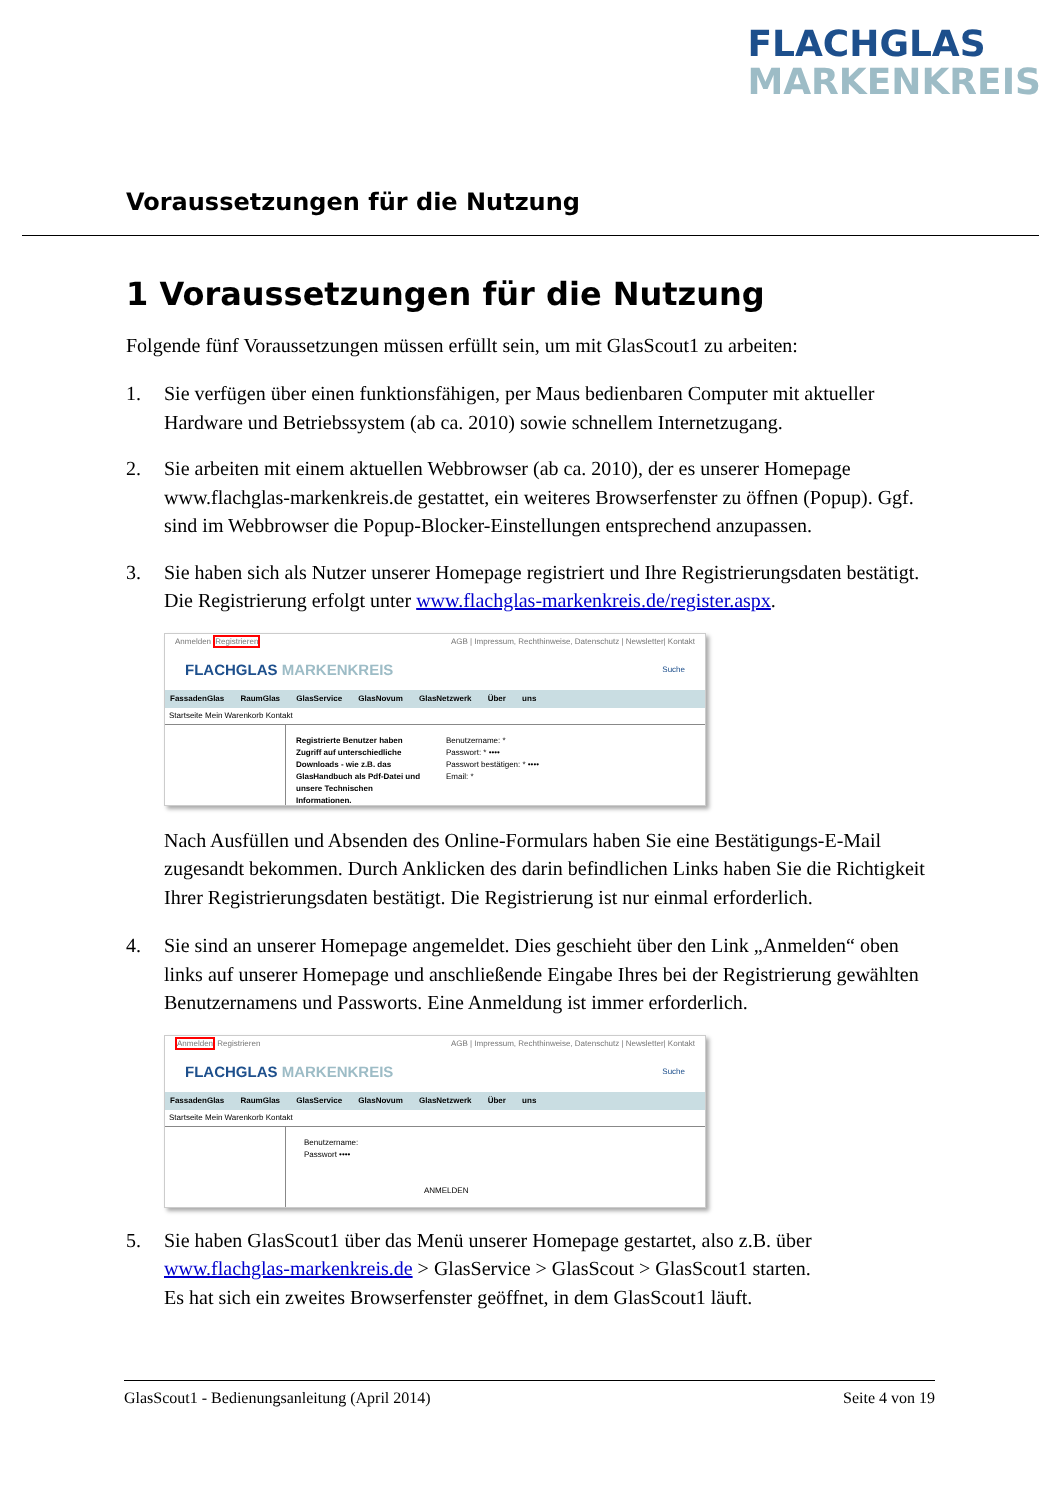FLACHGLAS
MARKENKREIS
Voraussetzungen für die Nutzung
1 Voraussetzungen für die Nutzung
Folgende fünf Voraussetzungen müssen erfüllt sein, um mit GlasScout1 zu arbeiten:
1. Sie verfügen über einen funktionsfähigen, per Maus bedienbaren Computer mit aktueller Hardware und Betriebssystem (ab ca. 2010) sowie schnellem Internetzugang.
2. Sie arbeiten mit einem aktuellen Webbrowser (ab ca. 2010), der es unserer Homepage www.flachglas-markenkreis.de gestattet, ein weiteres Browserfenster zu öffnen (Popup). Ggf. sind im Webbrowser die Popup-Blocker-Einstellungen entsprechend anzupassen.
3. Sie haben sich als Nutzer unserer Homepage registriert und Ihre Registrierungsdaten bestätigt. Die Registrierung erfolgt unter www.flachglas-markenkreis.de/register.aspx.
Anmelden Registrieren AGB | Impressum, Rechthinweise, Datenschutz | Newsletter| Kontakt
FLACHGLAS MARKENKREIS Suche
FassadenGlas RaumGlas GlasService GlasNovum GlasNetzwerk Über uns
Startseite Mein Warenkorb Kontakt
Registrierte Benutzer haben Zugriff auf unterschiedliche Downloads - wie z.B. das GlasHandbuch als Pdf-Datei und unsere Technischen Informationen.
Benutzername: *
Passwort: * ••••
Passwort bestätigen: * ••••
Email: *
Nach Ausfüllen und Absenden des Online-Formulars haben Sie eine Bestätigungs-E-Mail zugesandt bekommen. Durch Anklicken des darin befindlichen Links haben Sie die Richtigkeit Ihrer Registrierungsdaten bestätigt. Die Registrierung ist nur einmal erforderlich.
4. Sie sind an unserer Homepage angemeldet. Dies geschieht über den Link „Anmelden“ oben links auf unserer Homepage und anschließende Eingabe Ihres bei der Registrierung gewählten Benutzernamens und Passworts. Eine Anmeldung ist immer erforderlich.
Anmelden Registrieren AGB | Impressum, Rechthinweise, Datenschutz | Newsletter| Kontakt
FLACHGLAS MARKENKREIS Suche
FassadenGlas RaumGlas GlasService GlasNovum GlasNetzwerk Über uns
Startseite Mein Warenkorb Kontakt
Benutzername:
Passwort ••••
ANMELDEN
5. Sie haben GlasScout1 über das Menü unserer Homepage gestartet, also z.B. über www.flachglas-markenkreis.de > GlasService > GlasScout > GlasScout1 starten.
Es hat sich ein zweites Browserfenster geöffnet, in dem GlasScout1 läuft.
GlasScout1 - Bedienungsanleitung (April 2014) Seite 4 von 19